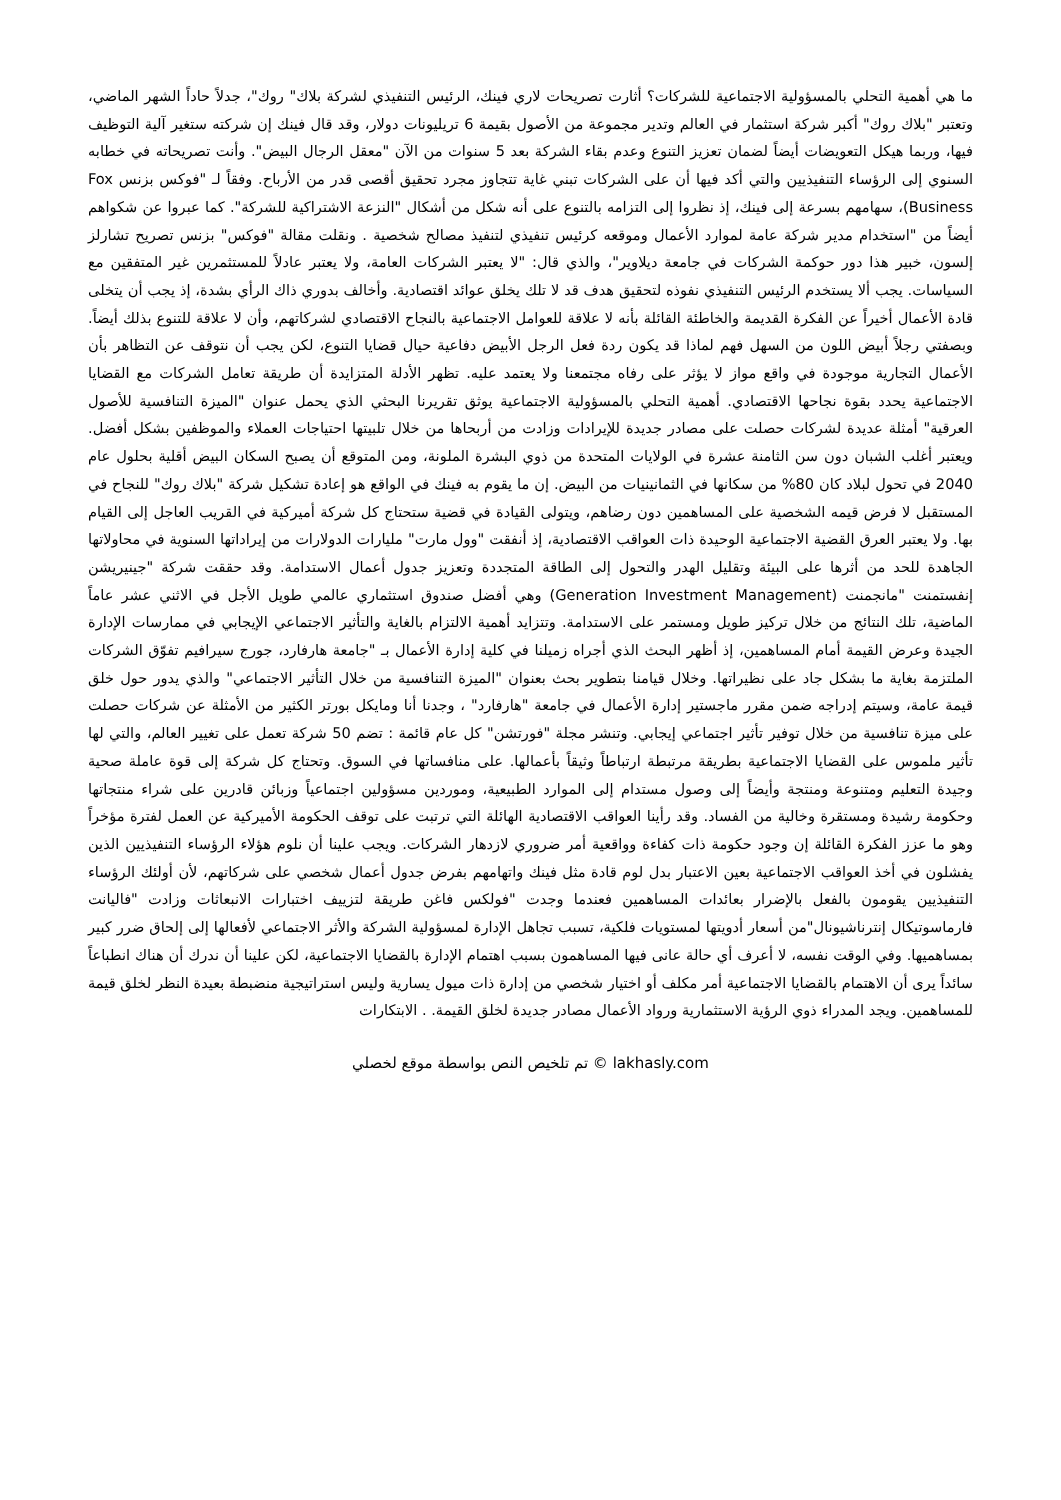ما هي أهمية التحلي بالمسؤولية الاجتماعية للشركات؟ أثارت تصريحات لاري فينك، الرئيس التنفيذي لشركة بلاك" روك"، جدلاً حاداً الشهر الماضي، وتعتبر "بلاك روك" أكبر شركة استثمار في العالم وتدير مجموعة من الأصول بقيمة 6 تريليونات دولار، وقد قال فينك إن شركته ستغير آلية التوظيف فيها، وربما هيكل التعويضات أيضاً لضمان تعزيز التنوع وعدم بقاء الشركة بعد 5 سنوات من الآن "معقل الرجال البيض". وأنت تصريحاته في خطابه السنوي إلى الرؤساء التنفيذيين والتي أكد فيها أن على الشركات تبني غاية تتجاوز مجرد تحقيق أقصى قدر من الأرباح. وفقاً لـ "فوكس بزنس Fox Business)، سهامهم بسرعة إلى فينك، إذ نظروا إلى التزامه بالتنوع على أنه شكل من أشكال "النزعة الاشتراكية للشركة". كما عبروا عن شكواهم أيضاً من "استخدام مدير شركة عامة لموارد الأعمال وموقعه كرئيس تنفيذي لتنفيذ مصالح شخصية . ونقلت مقالة "فوكس" بزنس تصريح تشارلز إلسون، خبير هذا دور حوكمة الشركات في جامعة ديلاوير"، والذي قال: "لا يعتبر الشركات العامة، ولا يعتبر عادلاً للمستثمرين غير المتفقين مع السياسات. يجب ألا يستخدم الرئيس التنفيذي نفوذه لتحقيق هدف قد لا تلك يخلق عوائد اقتصادية. وأخالف بدوري ذاك الرأي بشدة، إذ يجب أن يتخلى قادة الأعمال أخيراً عن الفكرة القديمة والخاطئة القائلة بأنه لا علاقة للعوامل الاجتماعية بالنجاح الاقتصادي لشركاتهم، وأن لا علاقة للتنوع بذلك أيضاً. وبصفتي رجلاً أبيض اللون من السهل فهم لماذا قد يكون ردة فعل الرجل الأبيض دفاعية حيال قضايا التنوع، لكن يجب أن نتوقف عن التظاهر بأن الأعمال التجارية موجودة في واقع مواز لا يؤثر على رفاه مجتمعنا ولا يعتمد عليه. تظهر الأدلة المتزايدة أن طريقة تعامل الشركات مع القضايا الاجتماعية يحدد بقوة نجاحها الاقتصادي. أهمية التحلي بالمسؤولية الاجتماعية يوثق تقريرنا البحثي الذي يحمل عنوان "الميزة التنافسية للأصول العرقية" أمثلة عديدة لشركات حصلت على مصادر جديدة للإيرادات وزادت من أربحاها من خلال تلبيتها احتياجات العملاء والموظفين بشكل أفضل. ويعتبر أغلب الشبان دون سن الثامنة عشرة في الولايات المتحدة من ذوي البشرة الملونة، ومن المتوقع أن يصبح السكان البيض أقلية بحلول عام 2040 في تحول لبلاد كان 80% من سكانها في الثمانينيات من البيض. إن ما يقوم به فينك في الواقع هو إعادة تشكيل شركة "بلاك روك" للنجاح في المستقبل لا فرض قيمه الشخصية على المساهمين دون رضاهم، ويتولى القيادة في قضية ستحتاج كل شركة أميركية في القريب العاجل إلى القيام بها. ولا يعتبر العرق القضية الاجتماعية الوحيدة ذات العواقب الاقتصادية، إذ أنفقت "وول مارت" مليارات الدولارات من إيراداتها السنوية في محاولاتها الجاهدة للحد من أثرها على البيئة وتقليل الهدر والتحول إلى الطاقة المتجددة وتعزيز جدول أعمال الاستدامة. وقد حققت شركة "جينيريشن إنفستمنت "مانجمنت (Generation Investment Management) وهي أفضل صندوق استثماري عالمي طويل الأجل في الاثني عشر عاماً الماضية، تلك النتائج من خلال تركيز طويل ومستمر على الاستدامة. وتتزايد أهمية الالتزام بالغاية والتأثير الاجتماعي الإيجابي في ممارسات الإدارة الجيدة وعرض القيمة أمام المساهمين، إذ أظهر البحث الذي أجراه زميلنا في كلية إدارة الأعمال بـ "جامعة هارفارد، جورج سيرافيم تفوّق الشركات الملتزمة بغاية ما بشكل جاد على نظيراتها. وخلال قيامنا بتطوير بحث بعنوان "الميزة التنافسية من خلال التأثير الاجتماعي" والذي يدور حول خلق قيمة عامة، وسيتم إدراجه ضمن مقرر ماجستير إدارة الأعمال في جامعة "هارفارد" ، وجدنا أنا ومايكل بورتر الكثير من الأمثلة عن شركات حصلت على ميزة تنافسية من خلال توفير تأثير اجتماعي إيجابي. وتنشر مجلة "فورتشن" كل عام قائمة : تضم 50 شركة تعمل على تغيير العالم، والتي لها تأثير ملموس على القضايا الاجتماعية بطريقة مرتبطة ارتباطاً وثيقاً بأعمالها. على منافساتها في السوق. وتحتاج كل شركة إلى قوة عاملة صحية وجيدة التعليم ومتنوعة ومنتجة وأيضاً إلى وصول مستدام إلى الموارد الطبيعية، وموردين مسؤولين اجتماعياً وزبائن قادرين على شراء منتجاتها وحكومة رشيدة ومستقرة وخالية من الفساد. وقد رأينا العواقب الاقتصادية الهائلة التي ترتبت على توقف الحكومة الأميركية عن العمل لفترة مؤخراً وهو ما عزز الفكرة القائلة إن وجود حكومة ذات كفاءة وواقعية أمر ضروري لازدهار الشركات. ويجب علينا أن نلوم هؤلاء الرؤساء التنفيذيين الذين يفشلون في أخذ العواقب الاجتماعية بعين الاعتبار بدل لوم قادة مثل فينك واتهامهم بفرض جدول أعمال شخصي على شركاتهم، لأن أولئك الرؤساء التنفيذيين يقومون بالفعل بالإضرار بعائدات المساهمين فعندما وجدت "فولكس فاغن طريقة لتزييف اختبارات الانبعاثات وزادت "فاليانت فارماسوتيكال إنترناشيونال"من أسعار أدويتها لمستويات فلكية، تسبب تجاهل الإدارة لمسؤولية الشركة والأثر الاجتماعي لأفعالها إلى إلحاق ضرر كبير بمساهميها. وفي الوقت نفسه، لا أعرف أي حالة عانى فيها المساهمون بسبب اهتمام الإدارة بالقضايا الاجتماعية، لكن علينا أن ندرك أن هناك انطباعاً سائداً يرى أن الاهتمام بالقضايا الاجتماعية أمر مكلف أو اختيار شخصي من إدارة ذات ميول يسارية وليس استراتيجية منضبطة بعيدة النظر لخلق قيمة للمساهمين. ويجد المدراء ذوي الرؤية الاستثمارية ورواد الأعمال مصادر جديدة لخلق القيمة. . الابتكارات
lakhasly.com © تم تلخيص النص بواسطة موقع لخصلي